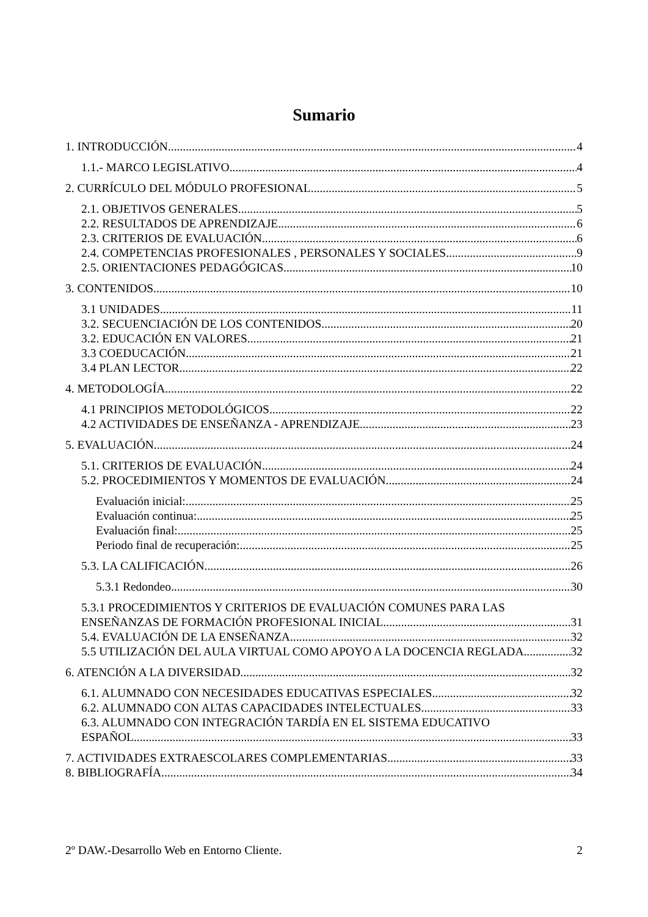Sumario
1. INTRODUCCIÓN 4
1.1.- MARCO LEGISLATIVO 4
2. CURRÍCULO DEL MÓDULO PROFESIONAL 5
2.1. OBJETIVOS GENERALES 5
2.2. RESULTADOS DE APRENDIZAJE 6
2.3. CRITERIOS DE EVALUACIÓN 6
2.4. COMPETENCIAS PROFESIONALES , PERSONALES Y SOCIALES 9
2.5. ORIENTACIONES PEDAGÓGICAS 10
3. CONTENIDOS 10
3.1 UNIDADES 11
3.2. SECUENCIACIÓN DE LOS CONTENIDOS 20
3.2. EDUCACIÓN EN VALORES 21
3.3 COEDUCACIÓN 21
3.4 PLAN LECTOR 22
4. METODOLOGÍA 22
4.1 PRINCIPIOS METODOLÓGICOS 22
4.2 ACTIVIDADES DE ENSEÑANZA - APRENDIZAJE 23
5. EVALUACIÓN 24
5.1. CRITERIOS DE EVALUACIÓN 24
5.2. PROCEDIMIENTOS Y MOMENTOS DE EVALUACIÓN 24
Evaluación inicial: 25
Evaluación continua: 25
Evaluación final: 25
Periodo final de recuperación: 25
5.3. LA CALIFICACIÓN 26
5.3.1 Redondeo 30
5.3.1 PROCEDIMIENTOS Y CRITERIOS DE EVALUACIÓN COMUNES PARA LAS
ENSEÑANZAS DE FORMACIÓN PROFESIONAL INICIAL 31
5.4. EVALUACIÓN DE LA ENSEÑANZA 32
5.5 UTILIZACIÓN DEL AULA VIRTUAL COMO APOYO A LA DOCENCIA REGLADA. 32
6. ATENCIÓN A LA DIVERSIDAD 32
6.1. ALUMNADO CON NECESIDADES EDUCATIVAS ESPECIALES 32
6.2. ALUMNADO CON ALTAS CAPACIDADES INTELECTUALES 33
6.3. ALUMNADO CON INTEGRACIÓN TARDÍA EN EL SISTEMA EDUCATIVO
ESPAÑOL 33
7. ACTIVIDADES EXTRAESCOLARES COMPLEMENTARIAS 33
8. BIBLIOGRAFÍA 34
2º DAW.-Desarrollo Web en Entorno Cliente. 2